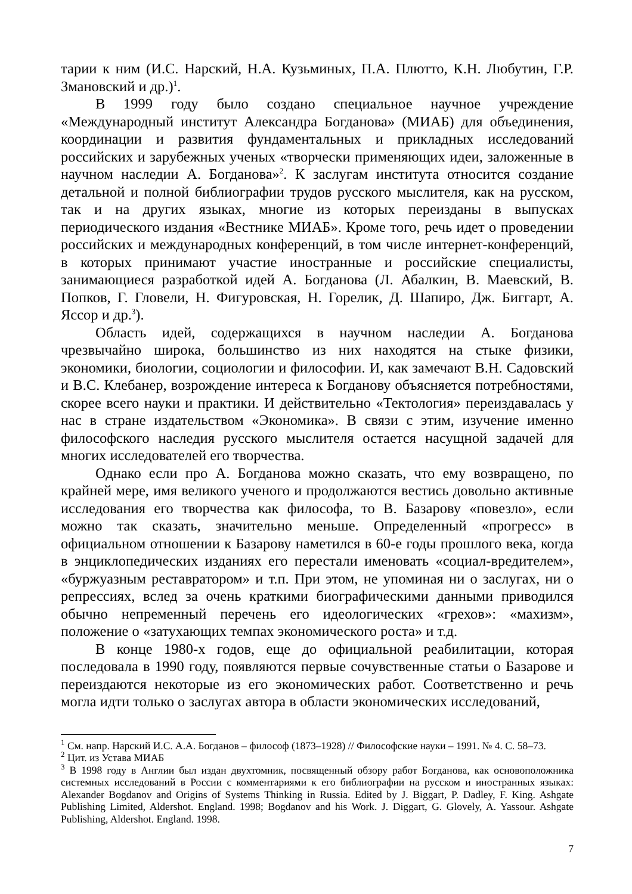тарии к ним (И.С. Нарский, Н.А. Кузьминых, П.А. Плютто, К.Н. Любутин, Г.Р. Змановский и др.)<sup>1</sup>.
В 1999 году было создано специальное научное учреждение «Международный институт Александра Богданова» (МИАБ) для объединения, координации и развития фундаментальных и прикладных исследований российских и зарубежных ученых «творчески применяющих идеи, заложенные в научном наследии А. Богданова»<sup>2</sup>. К заслугам института относится создание детальной и полной библиографии трудов русского мыслителя, как на русском, так и на других языках, многие из которых переизданы в выпусках периодического издания «Вестнике МИАБ». Кроме того, речь идет о проведении российских и международных конференций, в том числе интернет-конференций, в которых принимают участие иностранные и российские специалисты, занимающиеся разработкой идей А. Богданова (Л. Абалкин, В. Маевский, В. Попков, Г. Гловели, Н. Фигуровская, Н. Горелик, Д. Шапиро, Дж. Биггарт, А. Яссор и др.<sup>3</sup>).
Область идей, содержащихся в научном наследии А. Богданова чрезвычайно широка, большинство из них находятся на стыке физики, экономики, биологии, социологии и философии. И, как замечают В.Н. Садовский и В.С. Клебанер, возрождение интереса к Богданову объясняется потребностями, скорее всего науки и практики. И действительно «Тектология» переиздавалась у нас в стране издательством «Экономика». В связи с этим, изучение именно философского наследия русского мыслителя остается насущной задачей для многих исследователей его творчества.
Однако если про А. Богданова можно сказать, что ему возвращено, по крайней мере, имя великого ученого и продолжаются вестись довольно активные исследования его творчества как философа, то В. Базарову «повезло», если можно так сказать, значительно меньше. Определенный «прогресс» в официальном отношении к Базарову наметился в 60-е годы прошлого века, когда в энциклопедических изданиях его перестали именовать «социал-вредителем», «буржуазным реставратором» и т.п. При этом, не упоминая ни о заслугах, ни о репрессиях, вслед за очень краткими биографическими данными приводился обычно непременный перечень его идеологических «грехов»: «махизм», положение о «затухающих темпах экономического роста» и т.д.
В конце 1980-х годов, еще до официальной реабилитации, которая последовала в 1990 году, появляются первые сочувственные статьи о Базарове и переиздаются некоторые из его экономических работ. Соответственно и речь могла идти только о заслугах автора в области экономических исследований,
<sup>1</sup> См. напр. Нарский И.С. А.А. Богданов – философ (1873–1928) // Философские науки – 1991. № 4. С. 58–73.
<sup>2</sup> Цит. из Устава МИАБ
<sup>3</sup> В 1998 году в Англии был издан двухтомник, посвященный обзору работ Богданова, как основоположника системных исследований в России с комментариями к его библиографии на русском и иностранных языках: Alexander Bogdanov and Origins of Systems Thinking in Russia. Edited by J. Biggart, P. Dadley, F. King. Ashgate Publishing Limited, Aldershot. England. 1998; Bogdanov and his Work. J. Diggart, G. Glovely, A. Yassour. Ashgate Publishing, Aldershot. England. 1998.
7